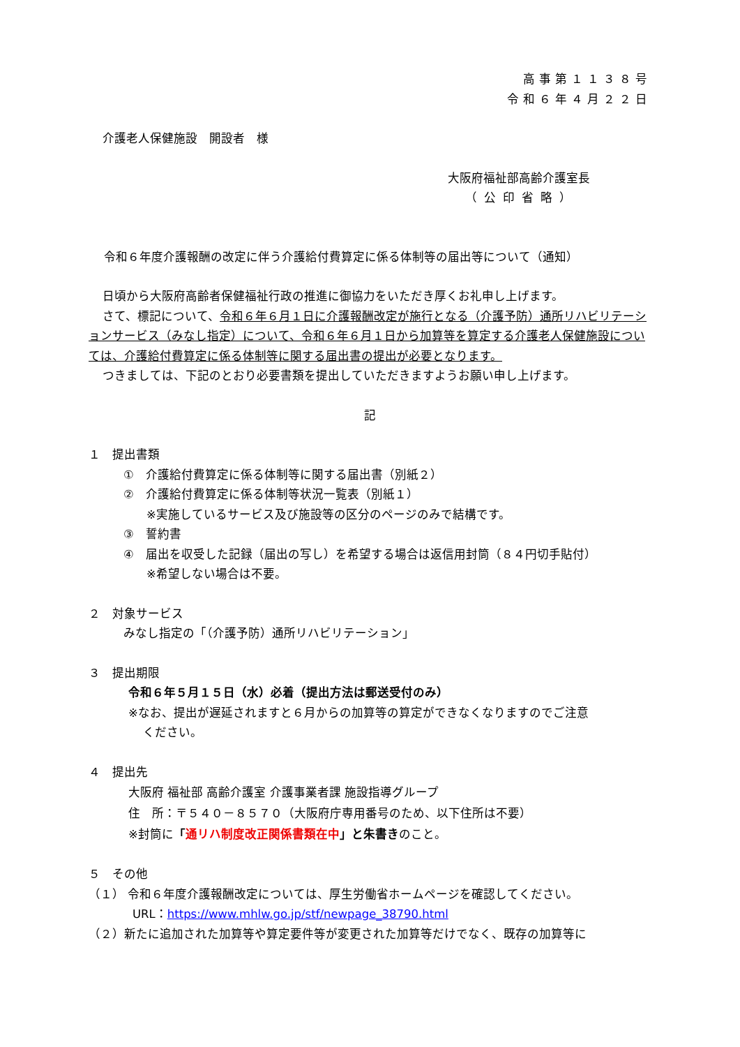高事第１１３８号
令和６年４月２２日
介護老人保健施設　開設者　様
大阪府福祉部高齢介護室長
（公印省略）
令和６年度介護報酬の改定に伴う介護給付費算定に係る体制等の届出等について（通知）
日頃から大阪府高齢者保健福祉行政の推進に御協力をいただき厚くお礼申し上げます。
さて、標記について、令和６年６月１日に介護報酬改定が施行となる（介護予防）通所リハビリテーションサービス（みなし指定）について、令和６年６月１日から加算等を算定する介護老人保健施設については、介護給付費算定に係る体制等に関する届出書の提出が必要となります。
つきましては、下記のとおり必要書類を提出していただきますようお願い申し上げます。
記
１　提出書類
①　介護給付費算定に係る体制等に関する届出書（別紙２）
②　介護給付費算定に係る体制等状況一覧表（別紙１）
※実施しているサービス及び施設等の区分のページのみで結構です。
③　誓約書
④　届出を収受した記録（届出の写し）を希望する場合は返信用封筒（８４円切手貼付）
※希望しない場合は不要。
２　対象サービス
みなし指定の「（介護予防）通所リハビリテーション」
３　提出期限
令和６年５月１５日（水）必着（提出方法は郵送受付のみ）
※なお、提出が遅延されますと６月からの加算等の算定ができなくなりますのでご注意
ください。
４　提出先
大阪府 福祉部 高齢介護室 介護事業者課 施設指導グループ
住　所：〒５４０－８５７０（大阪府庁専用番号のため、以下住所は不要）
※封筒に「通リハ制度改正関係書類在中」と朱書きのこと。
５　その他
（１） 令和６年度介護報酬改定については、厚生労働省ホームページを確認してください。
URL：https://www.mhlw.go.jp/stf/newpage_38790.html
（２）新たに追加された加算等や算定要件等が変更された加算等だけでなく、既存の加算等に